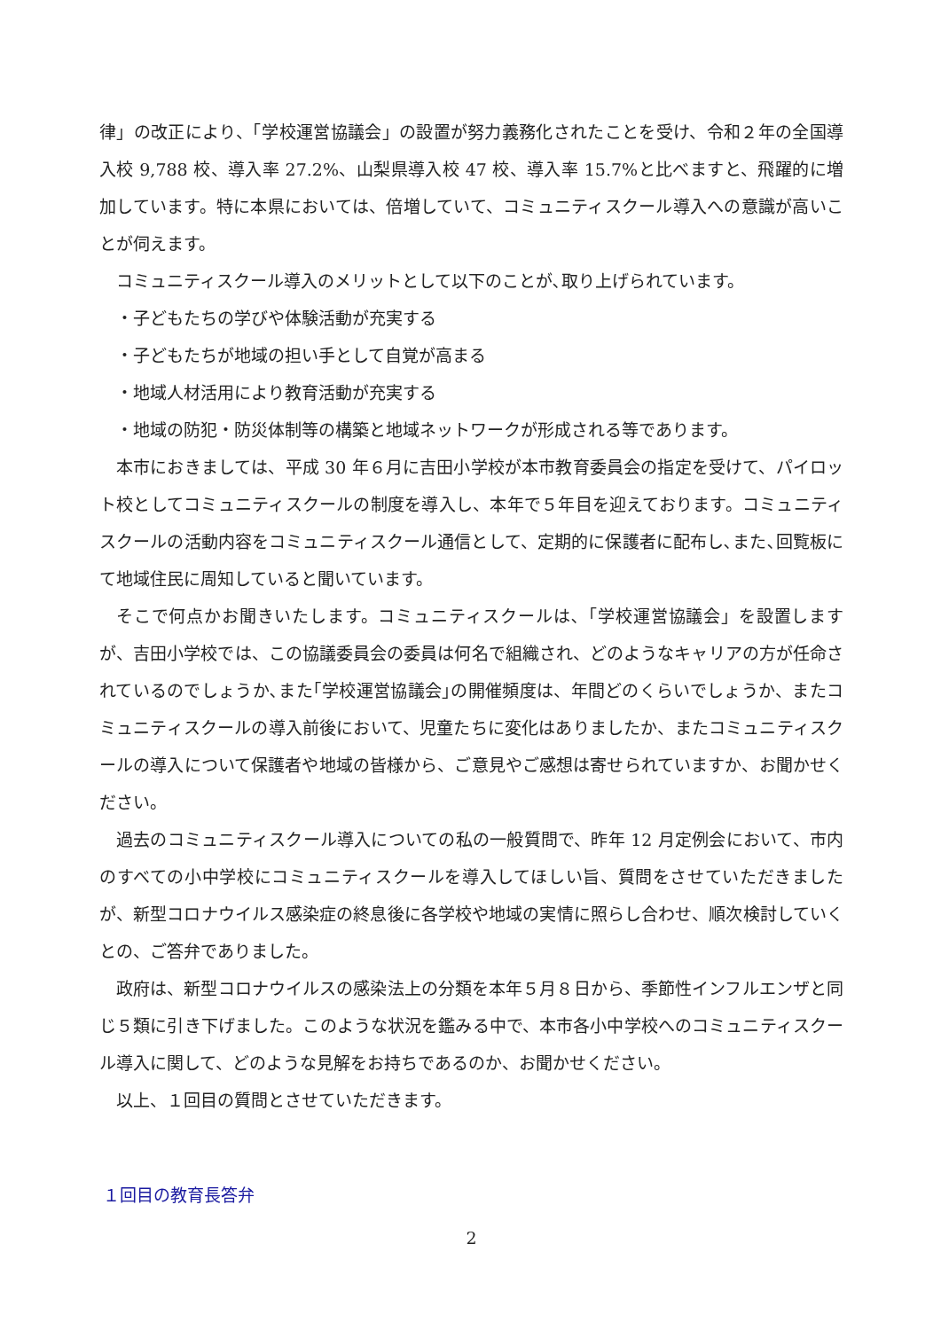律」の改正により、「学校運営協議会」の設置が努力義務化されたことを受け、令和２年の全国導入校 9,788 校、導入率 27.2%、山梨県導入校 47 校、導入率 15.7%と比べますと、飛躍的に増加しています。特に本県においては、倍増していて、コミュニティスクール導入への意識が高いことが伺えます。
コミュニティスクール導入のメリットとして以下のことが､取り上げられています。
・子どもたちの学びや体験活動が充実する
・子どもたちが地域の担い手として自覚が高まる
・地域人材活用により教育活動が充実する
・地域の防犯・防災体制等の構築と地域ネットワークが形成される等であります。
本市におきましては、平成 30 年６月に吉田小学校が本市教育委員会の指定を受けて、パイロット校としてコミュニティスクールの制度を導入し、本年で５年目を迎えております。コミュニティスクールの活動内容をコミュニティスクール通信として、定期的に保護者に配布し､また､回覧板にて地域住民に周知していると聞いています。
そこで何点かお聞きいたします。コミュニティスクールは､「学校運営協議会」を設置しますが、吉田小学校では、この協議委員会の委員は何名で組織され、どのようなキャリアの方が任命されているのでしょうか､また｢学校運営協議会｣の開催頻度は、年間どのくらいでしょうか、またコミュニティスクールの導入前後において、児童たちに変化はありましたか、またコミュニティスクールの導入について保護者や地域の皆様から、ご意見やご感想は寄せられていますか、お聞かせください。
過去のコミュニティスクール導入についての私の一般質問で、昨年 12 月定例会において、市内のすべての小中学校にコミュニティスクールを導入してほしい旨、質問をさせていただきましたが、新型コロナウイルス感染症の終息後に各学校や地域の実情に照らし合わせ、順次検討していくとの、ご答弁でありました。
政府は、新型コロナウイルスの感染法上の分類を本年５月８日から、季節性インフルエンザと同じ５類に引き下げました。このような状況を鑑みる中で、本市各小中学校へのコミュニティスクール導入に関して、どのような見解をお持ちであるのか、お聞かせください。
以上、１回目の質問とさせていただきます。
１回目の教育長答弁
2